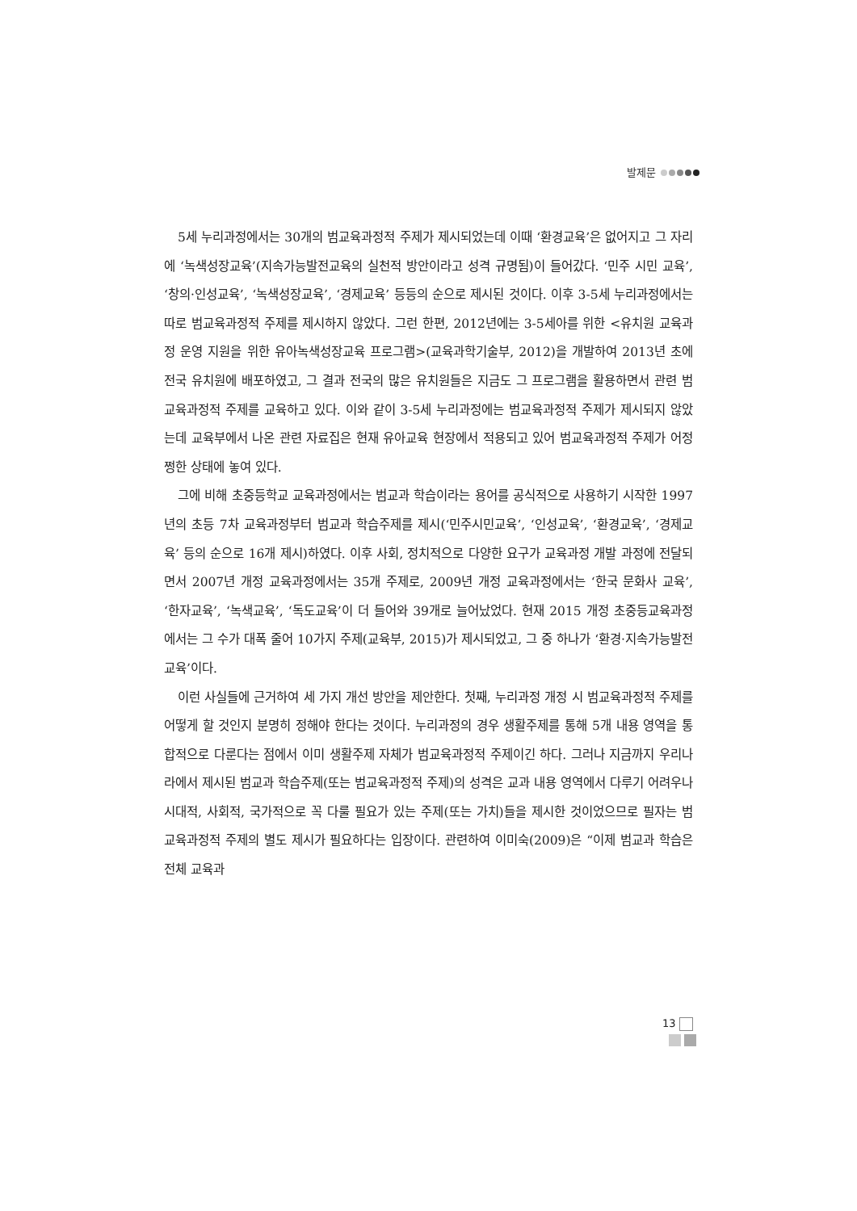발제문
5세 누리과정에서는 30개의 범교육과정적 주제가 제시되었는데 이때 ‘환경교육’은 없어지고 그 자리에 ‘녹색성장교육’(지속가능발전교육의 실천적 방안이라고 성격 규명됨)이 들어갔다. ‘민주 시민 교육’, ‘창의·인성교육’, ‘녹색성장교육’, ‘경제교육’ 등등의 순으로 제시된 것이다. 이후 3-5세 누리과정에서는 따로 범교육과정적 주제를 제시하지 않았다. 그런 한편, 2012년에는 3-5세아를 위한 <유치원 교육과정 운영 지원을 위한 유아녹색성장교육 프로그램>(교육과학기술부, 2012)을 개발하여 2013년 초에 전국 유치원에 배포하였고, 그 결과 전국의 많은 유치원들은 지금도 그 프로그램을 활용하면서 관련 범교육과정적 주제를 교육하고 있다. 이와 같이 3-5세 누리과정에는 범교육과정적 주제가 제시되지 않았는데 교육부에서 나온 관련 자료집은 현재 유아교육 현장에서 적용되고 있어 범교육과정적 주제가 어정쩡한 상태에 놓여 있다.
그에 비해 초중등학교 교육과정에서는 범교과 학습이라는 용어를 공식적으로 사용하기 시작한 1997년의 초등 7차 교육과정부터 범교과 학습주제를 제시(‘민주시민교육’, ‘인성교육’, ‘환경교육’, ‘경제교육’ 등의 순으로 16개 제시)하였다. 이후 사회, 정치적으로 다양한 요구가 교육과정 개발 과정에 전달되면서 2007년 개정 교육과정에서는 35개 주제로, 2009년 개정 교육과정에서는 ‘한국 문화사 교육’, ‘한자교육’, ‘녹색교육’, ‘독도교육’이 더 들어와 39개로 늘어났었다. 현재 2015 개정 초중등교육과정에서는 그 수가 대폭 줄어 10가지 주제(교육부, 2015)가 제시되었고, 그 중 하나가 ‘환경·지속가능발전 교육’이다.
이런 사실들에 근거하여 세 가지 개선 방안을 제안한다. 첫째, 누리과정 개정 시 범교육과정적 주제를 어떻게 할 것인지 분명히 정해야 한다는 것이다. 누리과정의 경우 생활주제를 통해 5개 내용 영역을 통합적으로 다룬다는 점에서 이미 생활주제 자체가 범교육과정적 주제이긴 하다. 그러나 지금까지 우리나라에서 제시된 범교과 학습주제(또는 범교육과정적 주제)의 성격은 교과 내용 영역에서 다루기 어려우나 시대적, 사회적, 국가적으로 꼭 다룰 필요가 있는 주제(또는 가치)들을 제시한 것이었으므로 필자는 범교육과정적 주제의 별도 제시가 필요하다는 입장이다. 관련하여 이미숙(2009)은 “이제 범교과 학습은 전체 교육과
13